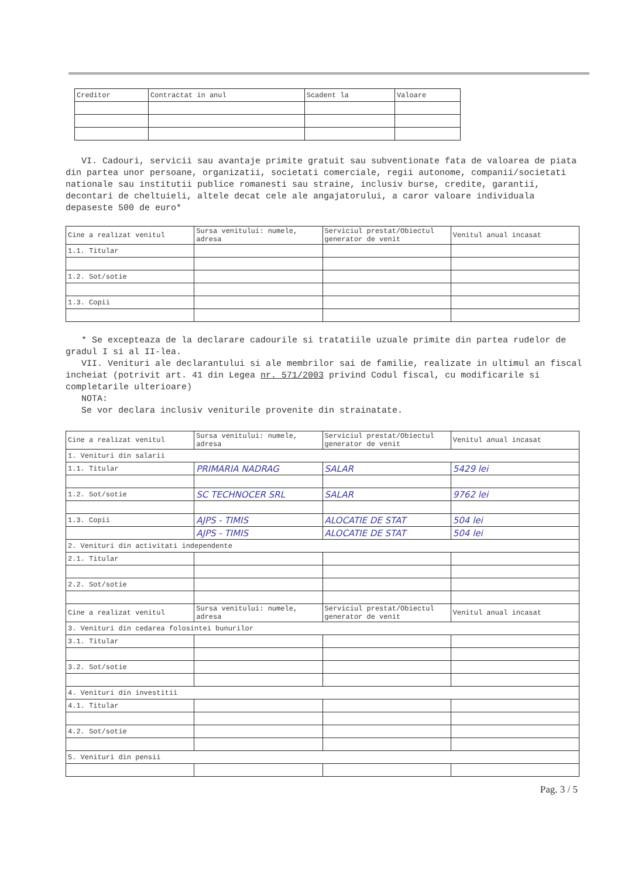| Creditor | Contractat in anul | Scadent la | Valoare |
| --- | --- | --- | --- |
VI. Cadouri, servicii sau avantaje primite gratuit sau subventionate fata de valoarea de piata din partea unor persoane, organizatii, societati comerciale, regii autonome, companii/societati nationale sau institutii publice romanesti sau straine, inclusiv burse, credite, garantii, decontari de cheltuieli, altele decat cele ale angajatorului, a caror valoare individuala depaseste 500 de euro*
| Cine a realizat venitul | Sursa venitului: numele, adresa | Serviciul prestat/Obiectul generator de venit | Venitul anual incasat |
| --- | --- | --- | --- |
| 1.1. Titular | | | |
| 1.2. Sot/sotie | | | |
| 1.3. Copii | | | |
* Se excepteaza de la declarare cadourile si tratatiile uzuale primite din partea rudelor de gradul I si al II-lea.
VII. Venituri ale declarantului si ale membrilor sai de familie, realizate in ultimul an fiscal incheiat (potrivit art. 41 din Legea nr. 571/2003 privind Codul fiscal, cu modificarile si completarile ulterioare)
NOTA:
Se vor declara inclusiv veniturile provenite din strainatate.
| Cine a realizat venitul | Sursa venitului: numele, adresa | Serviciul prestat/Obiectul generator de venit | Venitul anual incasat |
| --- | --- | --- | --- |
| 1. Venituri din salarii | | | |
| 1.1. Titular | PRIMARIA NADRAG | SALAR | 5429 lei |
| 1.2. Sot/sotie | SC TECHNOCER SRL | SALAR | 9762 lei |
| 1.3. Copii | AJPS - TIMIS | ALOCATIE DE STAT | 504 lei |
| | AJPS - TIMIS | ALOCATIE DE STAT | 504 lei |
| 2. Venituri din activitati independente | | | |
| 2.1. Titular | | | |
| 2.2. Sot/sotie | | | |
| Cine a realizat venitul | Sursa venitului: numele, adresa | Serviciul prestat/Obiectul generator de venit | Venitul anual incasat |
| 3. Venituri din cedarea folosintei bunurilor | | | |
| 3.1. Titular | | | |
| 3.2. Sot/sotie | | | |
| 4. Venituri din investitii | | | |
| 4.1. Titular | | | |
| 4.2. Sot/sotie | | | |
| 5. Venituri din pensii | | | |
Pag. 3 / 5